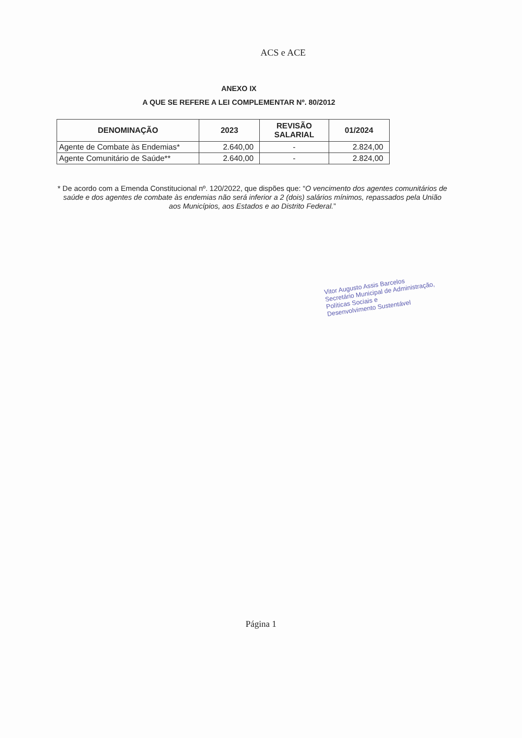ACS e ACE
ANEXO IX
A QUE SE REFERE A LEI COMPLEMENTAR Nº. 80/2012
| DENOMINAÇÃO | 2023 | REVISÃO SALARIAL | 01/2024 |
| --- | --- | --- | --- |
| Agente de Combate às Endemias* | 2.640,00 | - | 2.824,00 |
| Agente Comunitário de Saúde** | 2.640,00 | - | 2.824,00 |
* De acordo com a Emenda Constitucional nº. 120/2022, que dispões que: “O vencimento dos agentes comunitários de saúde e dos agentes de combate às endemias não será inferior a 2 (dois) salários mínimos, repassados pela União aos Municípios, aos Estados e ao Distrito Federal.”
Vitor Augusto Assis Barcelos
Secretário Municipal de Administração,
Políticas Sociais e
Desenvolvimento Sustentável
Página 1